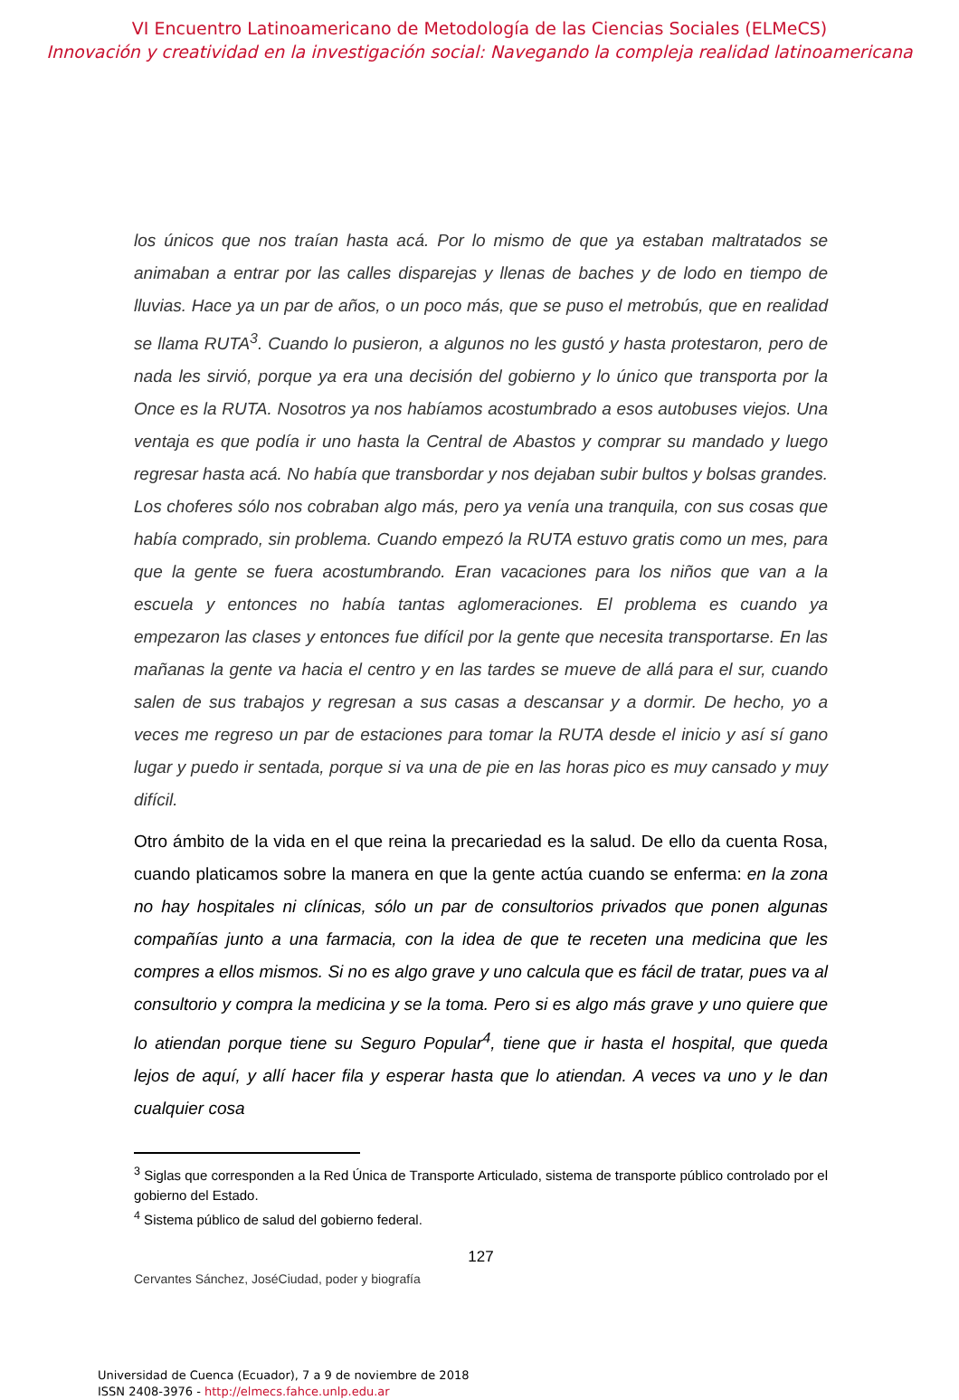VI Encuentro Latinoamericano de Metodología de las Ciencias Sociales (ELMeCS)
Innovación y creatividad en la investigación social: Navegando la compleja realidad latinoamericana
los únicos que nos traían hasta acá. Por lo mismo de que ya estaban maltratados se animaban a entrar por las calles disparejas y llenas de baches y de lodo en tiempo de lluvias. Hace ya un par de años, o un poco más, que se puso el metrobús, que en realidad se llama RUTA<sup>3</sup>. Cuando lo pusieron, a algunos no les gustó y hasta protestaron, pero de nada les sirvió, porque ya era una decisión del gobierno y lo único que transporta por la Once es la RUTA. Nosotros ya nos habíamos acostumbrado a esos autobuses viejos. Una ventaja es que podía ir uno hasta la Central de Abastos y comprar su mandado y luego regresar hasta acá. No había que transbordar y nos dejaban subir bultos y bolsas grandes. Los choferes sólo nos cobraban algo más, pero ya venía una tranquila, con sus cosas que había comprado, sin problema. Cuando empezó la RUTA estuvo gratis como un mes, para que la gente se fuera acostumbrando. Eran vacaciones para los niños que van a la escuela y entonces no había tantas aglomeraciones. El problema es cuando ya empezaron las clases y entonces fue difícil por la gente que necesita transportarse. En las mañanas la gente va hacia el centro y en las tardes se mueve de allá para el sur, cuando salen de sus trabajos y regresan a sus casas a descansar y a dormir. De hecho, yo a veces me regreso un par de estaciones para tomar la RUTA desde el inicio y así sí gano lugar y puedo ir sentada, porque si va una de pie en las horas pico es muy cansado y muy difícil.
Otro ámbito de la vida en el que reina la precariedad es la salud. De ello da cuenta Rosa, cuando platicamos sobre la manera en que la gente actúa cuando se enferma: en la zona no hay hospitales ni clínicas, sólo un par de consultorios privados que ponen algunas compañías junto a una farmacia, con la idea de que te receten una medicina que les compres a ellos mismos. Si no es algo grave y uno calcula que es fácil de tratar, pues va al consultorio y compra la medicina y se la toma. Pero si es algo más grave y uno quiere que lo atiendan porque tiene su Seguro Popular<sup>4</sup>, tiene que ir hasta el hospital, que queda lejos de aquí, y allí hacer fila y esperar hasta que lo atiendan. A veces va uno y le dan cualquier cosa
<sup>3</sup> Siglas que corresponden a la Red Única de Transporte Articulado, sistema de transporte público controlado por el gobierno del Estado.
<sup>4</sup> Sistema público de salud del gobierno federal.
127
Cervantes Sánchez, JoséCiudad, poder y biografía
Universidad de Cuenca (Ecuador), 7 a 9 de noviembre de 2018
ISSN 2408-3976 - http://elmecs.fahce.unlp.edu.ar